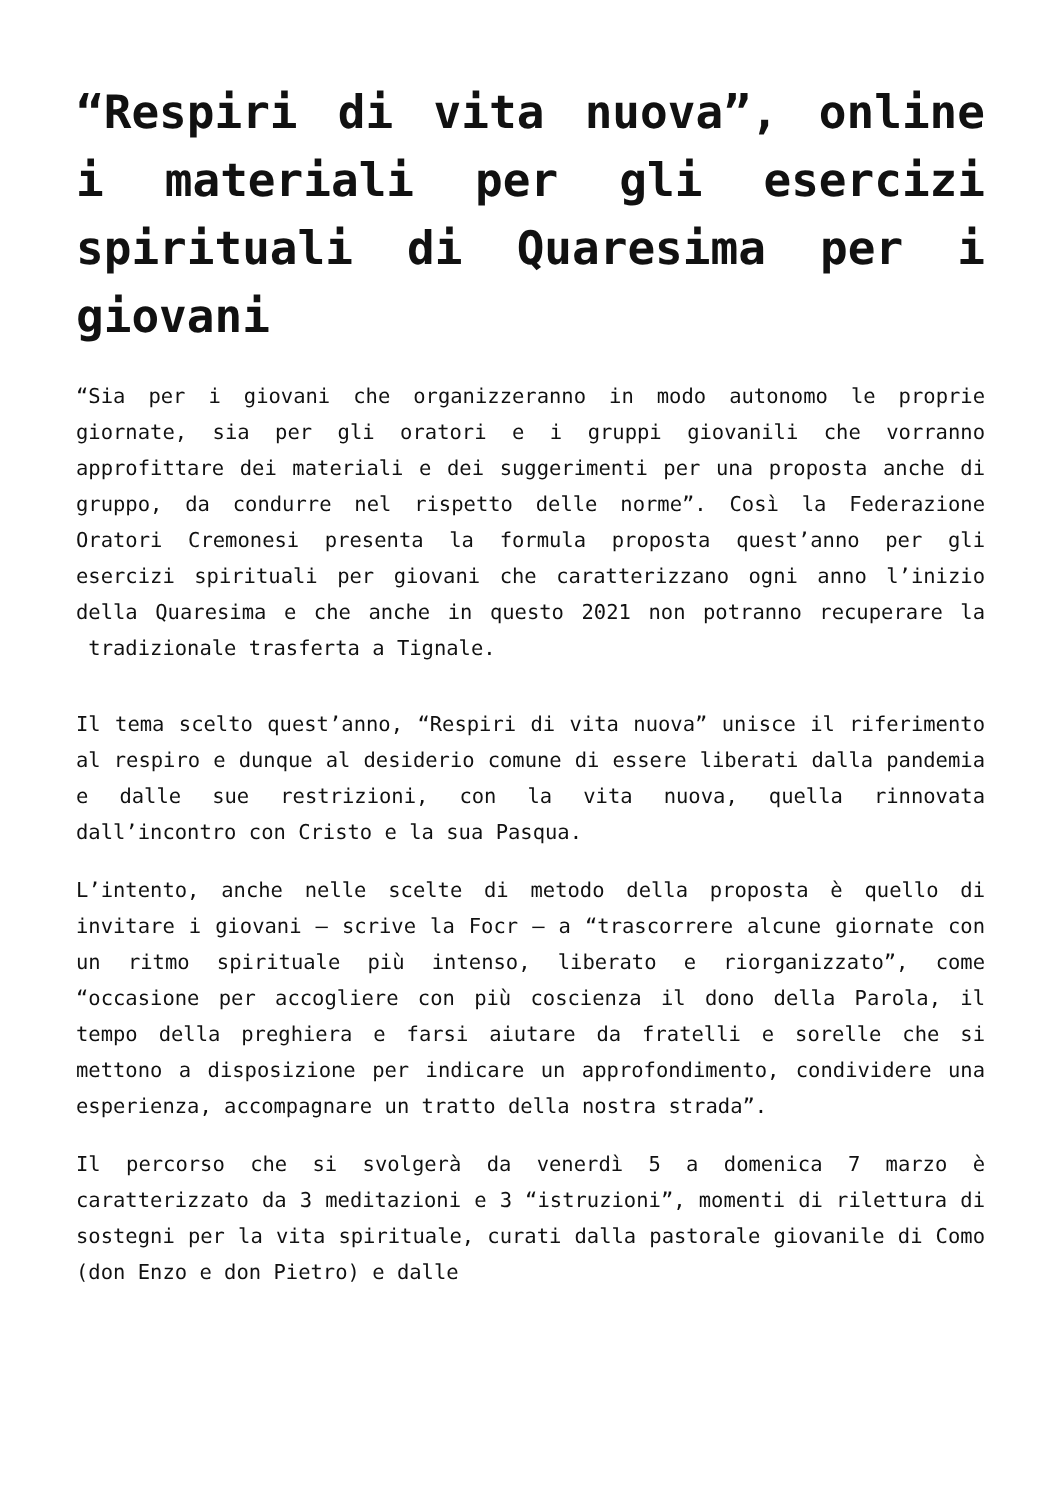“Respiri di vita nuova”, online i materiali per gli esercizi spirituali di Quaresima per i giovani
“Sia per i giovani che organizzeranno in modo autonomo le proprie giornate, sia per gli oratori e i gruppi giovanili che vorranno approfittare dei materiali e dei suggerimenti per una proposta anche di gruppo, da condurre nel rispetto delle norme”. Così la Federazione Oratori Cremonesi presenta la formula proposta quest’anno per gli esercizi spirituali per giovani che caratterizzano ogni anno l’inizio della Quaresima e che anche in questo 2021 non potranno recuperare la tradizionale trasferta a Tignale.
Il tema scelto quest’anno, “Respiri di vita nuova” unisce il riferimento al respiro e dunque al desiderio comune di essere liberati dalla pandemia e dalle sue restrizioni, con la vita nuova, quella rinnovata dall’incontro con Cristo e la sua Pasqua.
L’intento, anche nelle scelte di metodo della proposta è quello di invitare i giovani – scrive la Focr – a “trascorrere alcune giornate con un ritmo spirituale più intenso, liberato e riorganizzato”, come “occasione per accogliere con più coscienza il dono della Parola, il tempo della preghiera e farsi aiutare da fratelli e sorelle che si mettono a disposizione per indicare un approfondimento, condividere una esperienza, accompagnare un tratto della nostra strada”.
Il percorso che si svolgerà da venerdì 5 a domenica 7 marzo è caratterizzato da 3 meditazioni e 3 “istruzioni”, momenti di rilettura di sostegni per la vita spirituale, curati dalla pastorale giovanile di Como (don Enzo e don Pietro) e dalle